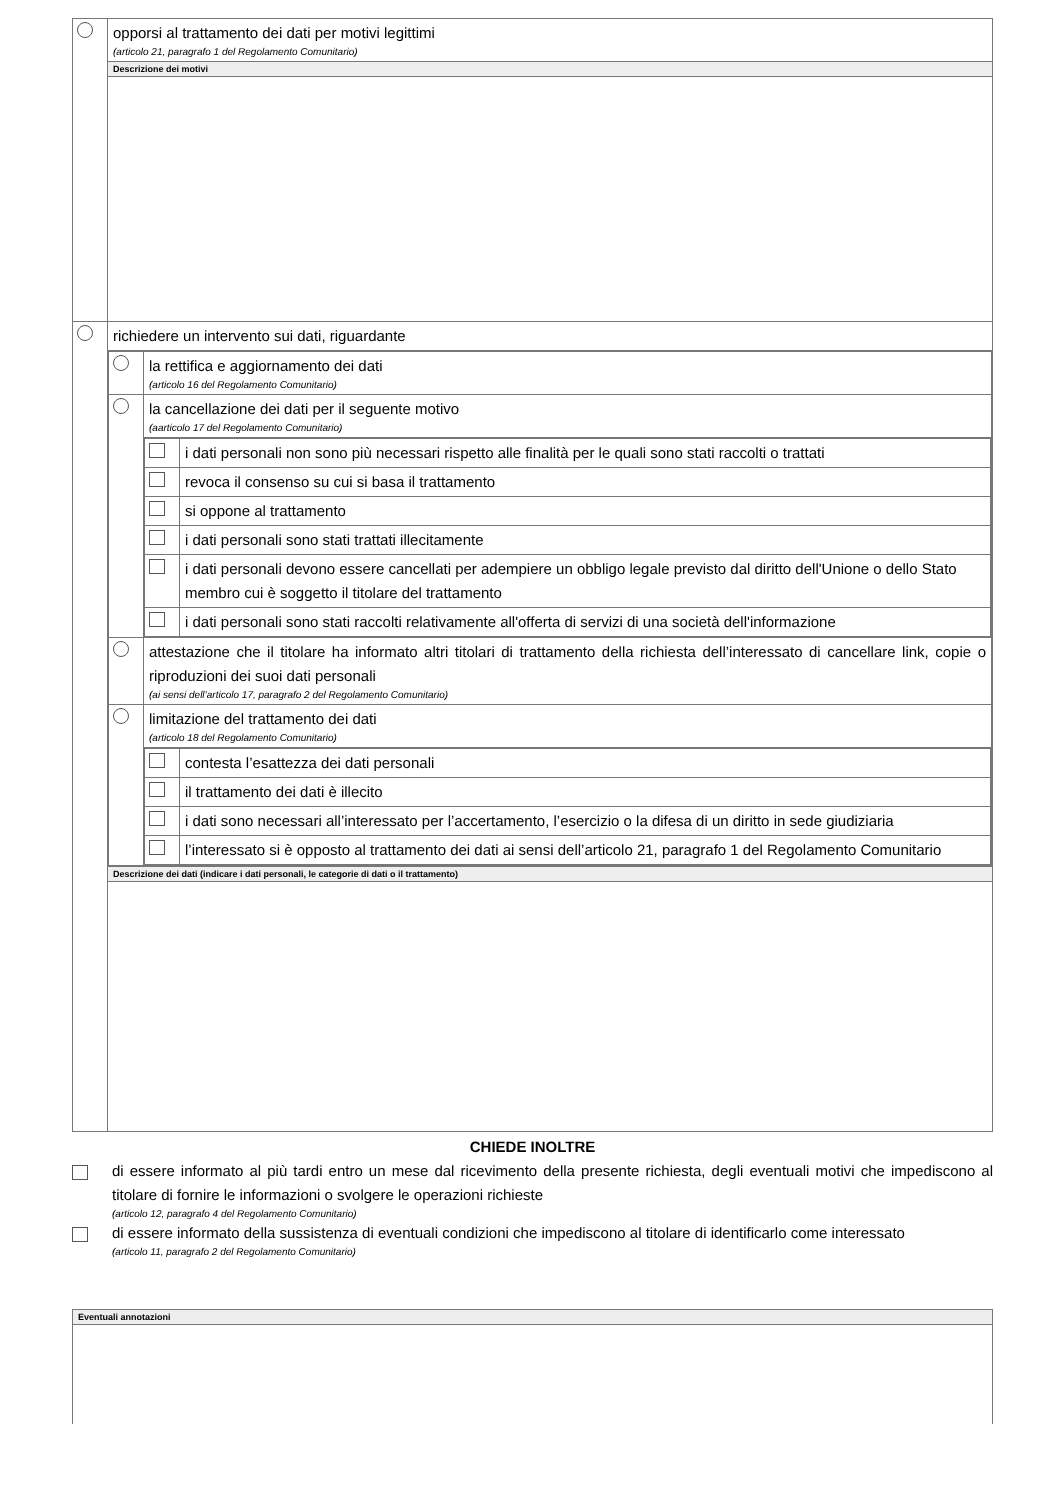| | opporsi al trattamento dei dati per motivi legittimi (articolo 21, paragrafo 1 del Regolamento Comunitario) |
| | Descrizione dei motivi |
| | richiedere un intervento sui dati, riguardante |
| | / / la rettifica e aggiornamento dei dati (articolo 16 del Regolamento Comunitario) / / / la cancellazione dei dati per il seguente motivo (aarticolo 17 del Regolamento Comunitario) / / / / / i dati personali non sono più necessari rispetto alle finalità per le quali sono stati raccolti o trattati / / / revoca il consenso su cui si basa il trattamento / / / si oppone al trattamento / / / i dati personali sono stati trattati illecitamente / / / i dati personali devono essere cancellati per adempiere un obbligo legale previsto dal diritto dell'Unione o dello Stato membro cui è soggetto il titolare del trattamento / / / i dati personali sono stati raccolti relativamente all'offerta di servizi di una società dell'informazione / / / / attestazione che il titolare ha informato altri titolari di trattamento della richiesta dell’interessato di cancellare link, copie o riproduzioni dei suoi dati personali (ai sensi dell’articolo 17, paragrafo 2 del Regolamento Comunitario) / / / limitazione del trattamento dei dati (articolo 18 del Regolamento Comunitario) / / / / / contesta l’esattezza dei dati personali / / / il trattamento dei dati è illecito / / / i dati sono necessari all’interessato per l’accertamento, l’esercizio o la difesa di un diritto in sede giudiziaria / / / l’interessato si è opposto al trattamento dei dati ai sensi dell’articolo 21, paragrafo 1 del Regolamento Comunitario / / |
| | Descrizione dei dati (indicare i dati personali, le categorie di dati o il trattamento) |
CHIEDE INOLTRE
di essere informato al più tardi entro un mese dal ricevimento della presente richiesta, degli eventuali motivi che impediscono al titolare di fornire le informazioni o svolgere le operazioni richieste
(articolo 12, paragrafo 4 del Regolamento Comunitario)
di essere informato della sussistenza di eventuali condizioni che impediscono al titolare di identificarlo come interessato
(articolo 11, paragrafo 2 del Regolamento Comunitario)
| Eventuali annotazioni |